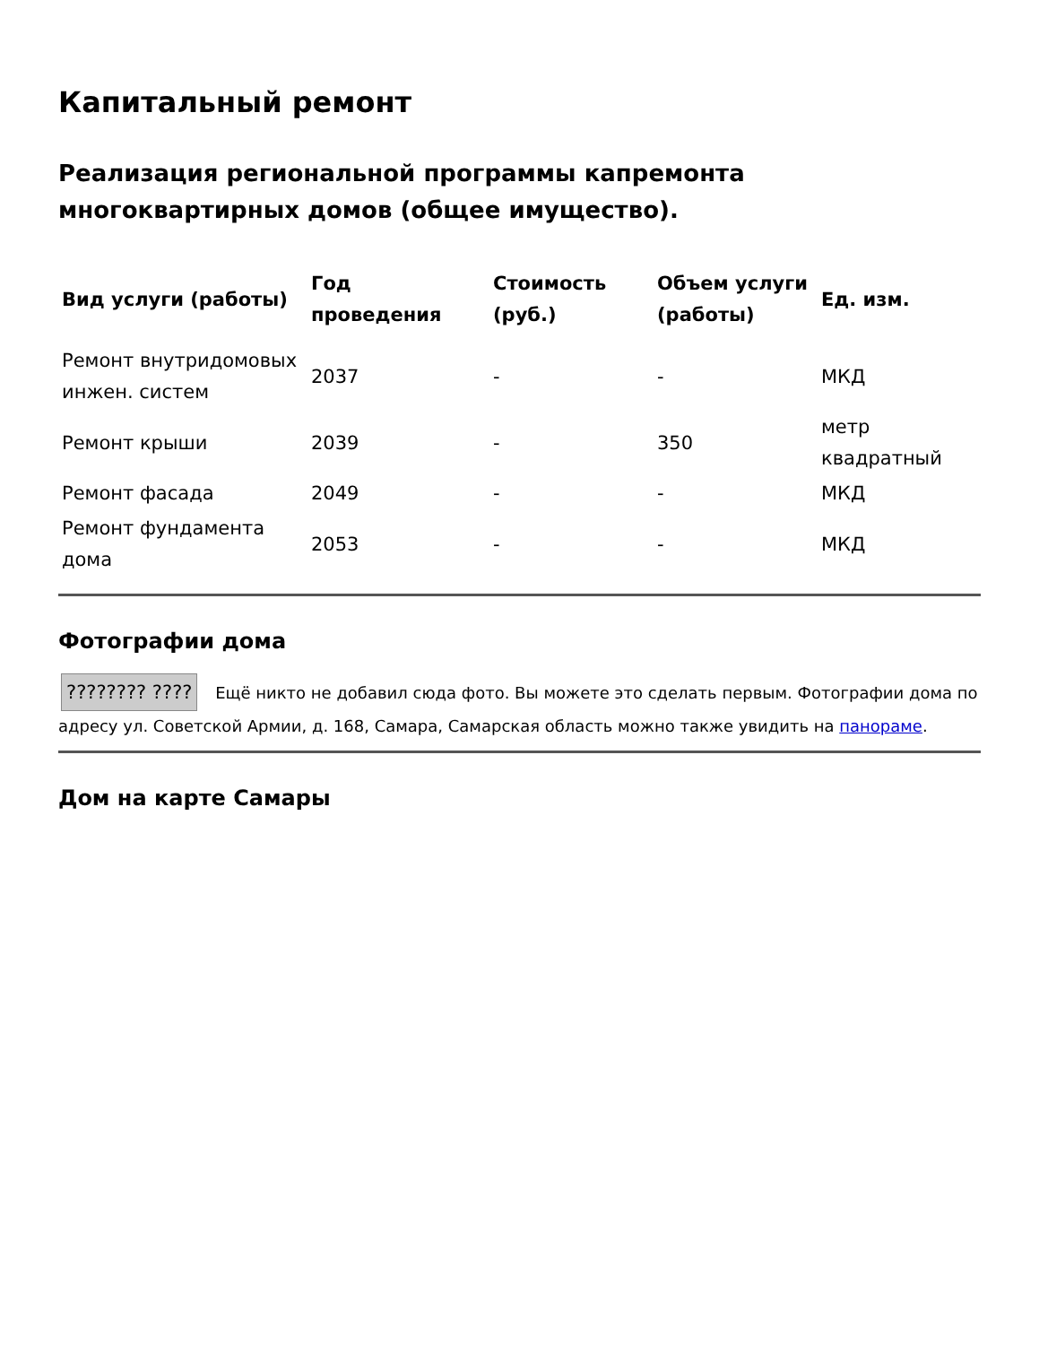Капитальный ремонт
Реализация региональной программы капремонта многоквартирных домов (общее имущество).
| Вид услуги (работы) | Год проведения | Стоимость (руб.) | Объем услуги (работы) | Ед. изм. |
| --- | --- | --- | --- | --- |
| Ремонт внутридомовых инжен. систем | 2037 | - | - | МКД |
| Ремонт крыши | 2039 | - | 350 | метр квадратный |
| Ремонт фасада | 2049 | - | - | МКД |
| Ремонт фундамента дома | 2053 | - | - | МКД |
Фотографии дома
???????? ???? Ещё никто не добавил сюда фото. Вы можете это сделать первым. Фотографии дома по адресу ул. Советской Армии, д. 168, Самара, Самарская область можно также увидить на панораме.
Дом на карте Самары